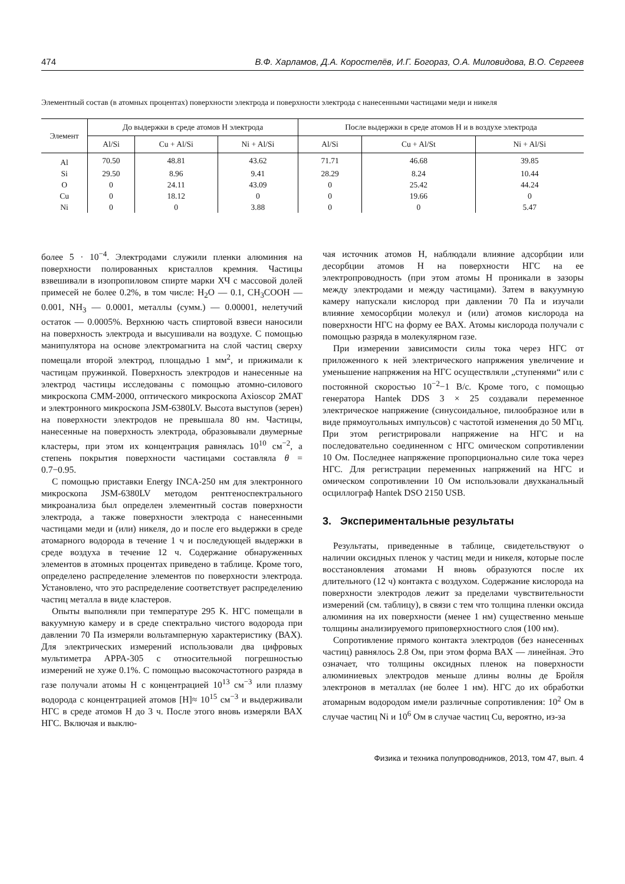474 В.Ф. Харламов, Д.А. Коростелёв, И.Г. Богораз, О.А. Миловидова, В.О. Сергеев
Элементный состав (в атомных процентах) поверхности электрода и поверхности электрода с нанесенными частицами меди и никеля
| Элемент | До выдержки в среде атомов H электрода | | | После выдержки в среде атомов H и в воздухе электрода | | |
| --- | --- | --- | --- | --- | --- | --- |
| | Al/Si | Cu + Al/Si | Ni + Al/Si | Al/Si | Cu + Al/St | Ni + Al/Si |
| Al | 70.50 | 48.81 | 43.62 | 71.71 | 46.68 | 39.85 |
| Si | 29.50 | 8.96 | 9.41 | 28.29 | 8.24 | 10.44 |
| O | 0 | 24.11 | 43.09 | 0 | 25.42 | 44.24 |
| Cu | 0 | 18.12 | 0 | 0 | 19.66 | 0 |
| Ni | 0 | 0 | 3.88 | 0 | 0 | 5.47 |
более 5 · 10<sup>−4</sup>. Электродами служили пленки алюминия на поверхности полированных кристаллов кремния. Частицы взвешивали в изопропиловом спирте марки ХЧ с массовой долей примесей не более 0.2%, в том числе: H<sub>2</sub>O — 0.1, CH<sub>3</sub>COOH — 0.001, NH<sub>3</sub> — 0.0001, металлы (сумм.) — 0.00001, нелетучий остаток — 0.0005%. Верхнюю часть спиртовой взвеси наносили на поверхность электрода и высушивали на воздухе. С помощью манипулятора на основе электромагнита на слой частиц сверху помещали второй электрод, площадью 1 мм<sup>2</sup>, и прижимали к частицам пружинкой. Поверхность электродов и нанесенные на электрод частицы исследованы с помощью атомно-силового микроскопа СММ-2000, оптического микроскопа Axioscop 2MAT и электронного микроскопа JSM-6380LV. Высота выступов (зерен) на поверхности электродов не превышала 80 нм. Частицы, нанесенные на поверхность электрода, образовывали двумерные кластеры, при этом их концентрация равнялась 10<sup>10</sup> см<sup>−2</sup>, а степень покрытия поверхности частицами составляла θ = 0.7−0.95.
С помощью приставки Energy INCA-250 нм для электронного микроскопа JSM-6380LV методом рентгеноспектрального микроанализа был определен элементный состав поверхности электрода, а также поверхности электрода с нанесенными частицами меди и (или) никеля, до и после его выдержки в среде атомарного водорода в течение 1 ч и последующей выдержки в среде воздуха в течение 12 ч. Содержание обнаруженных элементов в атомных процентах приведено в таблице. Кроме того, определено распределение элементов по поверхности электрода. Установлено, что это распределение соответствует распределению частиц металла в виде кластеров.
Опыты выполняли при температуре 295 K. НГС помещали в вакуумную камеру и в среде спектрально чистого водорода при давлении 70 Па измеряли вольтамперную характеристику (ВАХ). Для электрических измерений использовали два цифровых мультиметра APPA-305 с относительной погрешностью измерений не хуже 0.1%. С помощью высокочастотного разряда в газе получали атомы H с концентрацией 10<sup>13</sup> см<sup>−3</sup> или плазму водорода с концентрацией атомов [H]≈ 10<sup>15</sup> см<sup>−3</sup> и выдерживали НГС в среде атомов H до 3 ч. После этого вновь измеряли ВАХ НГС. Включая и выклю-
чая источник атомов H, наблюдали влияние адсорбции или десорбции атомов H на поверхности НГС на ее электропроводность (при этом атомы H проникали в зазоры между электродами и между частицами). Затем в вакуумную камеру напускали кислород при давлении 70 Па и изучали влияние хемосорбции молекул и (или) атомов кислорода на поверхности НГС на форму ее ВАХ. Атомы кислорода получали с помощью разряда в молекулярном газе.
При измерении зависимости силы тока через НГС от приложенного к ней электрического напряжения увеличение и уменьшение напряжения на НГС осуществляли „ступенями“ или с постоянной скоростью 10<sup>−2</sup>−1 В/с. Кроме того, с помощью генератора Hantek DDS 3 × 25 создавали переменное электрическое напряжение (синусоидальное, пилообразное или в виде прямоугольных импульсов) с частотой изменения до 50 МГц. При этом регистрировали напряжение на НГС и на последовательно соединенном с НГС омическом сопротивлении 10 Ом. Последнее напряжение пропорционально силе тока через НГС. Для регистрации переменных напряжений на НГС и омическом сопротивлении 10 Ом использовали двухканальный осциллограф Hantek DSO 2150 USB.
3. Экспериментальные результаты
Результаты, приведенные в таблице, свидетельствуют о наличии оксидных пленок у частиц меди и никеля, которые после восстановления атомами H вновь образуются после их длительного (12 ч) контакта с воздухом. Содержание кислорода на поверхности электродов лежит за пределами чувствительности измерений (см. таблицу), в связи с тем что толщина пленки оксида алюминия на их поверхности (менее 1 нм) существенно меньше толщины анализируемого приповерхностного слоя (100 нм).
Сопротивление прямого контакта электродов (без нанесенных частиц) равнялось 2.8 Ом, при этом форма ВАХ — линейная. Это означает, что толщины оксидных пленок на поверхности алюминиевых электродов меньше длины волны де Бройля электронов в металлах (не более 1 нм). НГС до их обработки атомарным водородом имели различные сопротивления: 10<sup>2</sup> Ом в случае частиц Ni и 10<sup>6</sup> Ом в случае частиц Cu, вероятно, из-за
Физика и техника полупроводников, 2013, том 47, вып. 4